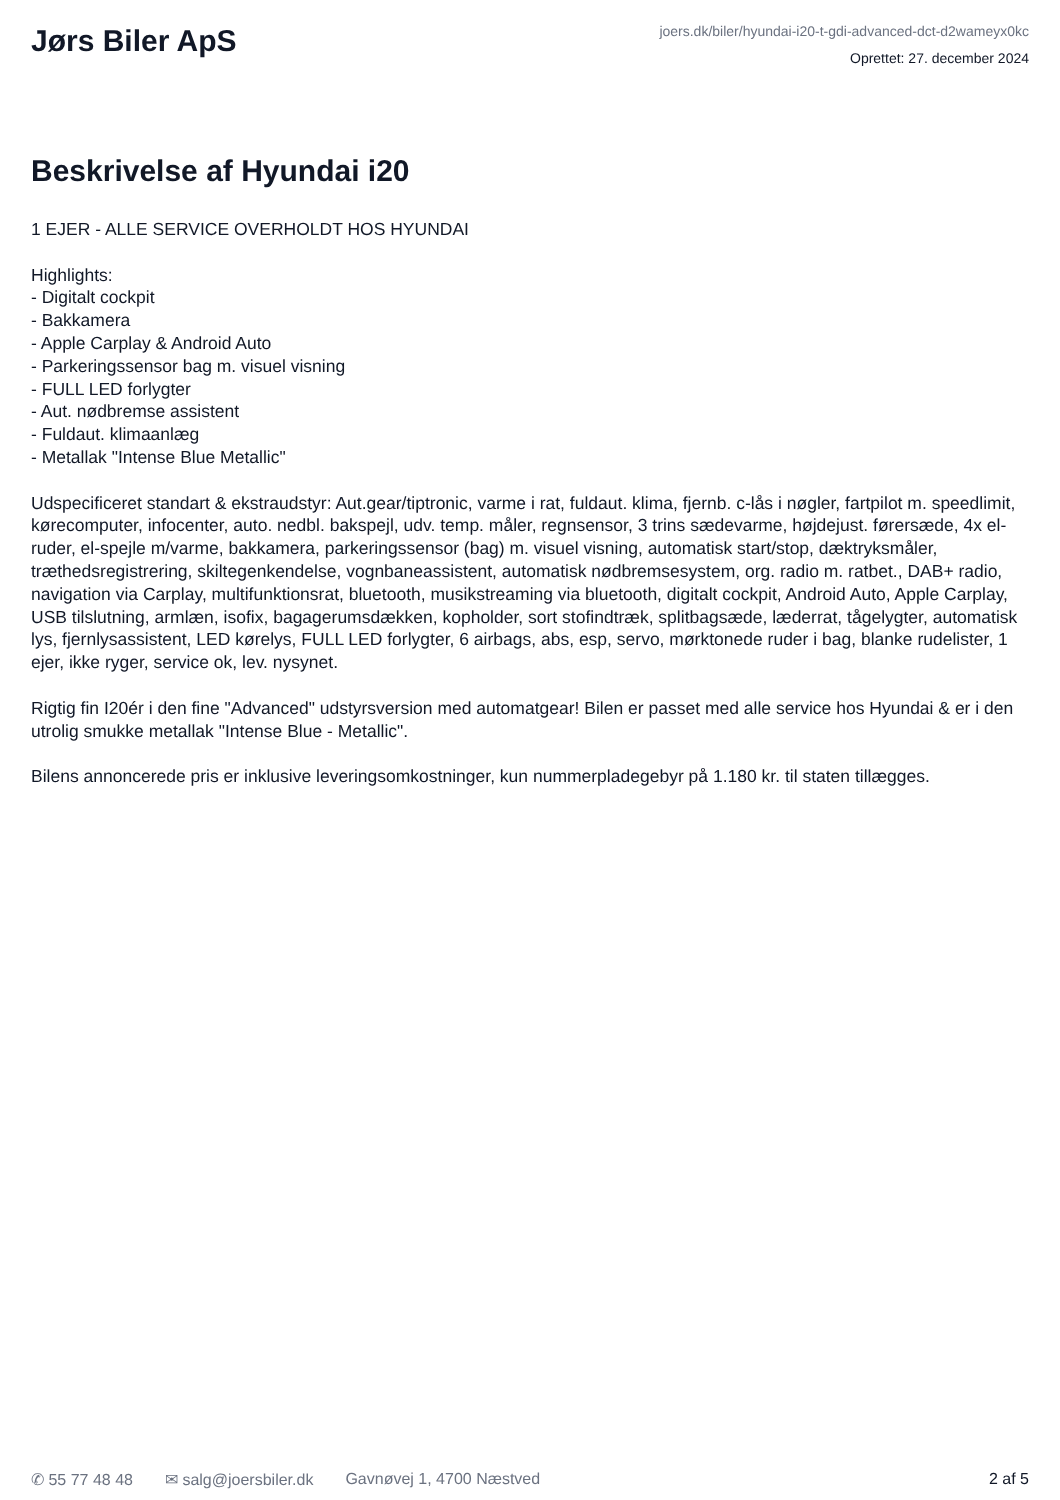Jørs Biler ApS
joers.dk/biler/hyundai-i20-t-gdi-advanced-dct-d2wameyx0kc
Oprettet: 27. december 2024
Beskrivelse af Hyundai i20
1 EJER - ALLE SERVICE OVERHOLDT HOS HYUNDAI Highlights: - Digitalt cockpit - Bakkamera - Apple Carplay & Android Auto - Parkeringssensor bag m. visuel visning - FULL LED forlygter - Aut. nødbremse assistent - Fuldaut. klimaanlæg - Metallak "Intense Blue Metallic" Udspecificeret standart & ekstraudstyr: Aut.gear/tiptronic, varme i rat, fuldaut. klima, fjernb. c-lås i nøgler, fartpilot m. speedlimit, kørecomputer, infocenter, auto. nedbl. bakspejl, udv. temp. måler, regnsensor, 3 trins sædevarme, højdejust. førersæde, 4x el-ruder, el-spejle m/varme, bakkamera, parkeringssensor (bag) m. visuel visning, automatisk start/stop, dæktryksmåler, træthedsregistrering, skiltegenkendelse, vognbaneassistent, automatisk nødbremsesystem, org. radio m. ratbet., DAB+ radio, navigation via Carplay, multifunktionsrat, bluetooth, musikstreaming via bluetooth, digitalt cockpit, Android Auto, Apple Carplay, USB tilslutning, armlæn, isofix, bagagerumsdækken, kopholder, sort stofindtræk, splitbagsæde, læderrat, tågelygter, automatisk lys, fjernlysassistent, LED kørelys, FULL LED forlygter, 6 airbags, abs, esp, servo, mørktonede ruder i bag, blanke rudelister, 1 ejer, ikke ryger, service ok, lev. nysynet. Rigtig fin I20ér i den fine "Advanced" udstyrsversion med automatgear! Bilen er passet med alle service hos Hyundai & er i den utrolig smukke metallak "Intense Blue - Metallic". Bilens annoncerede pris er inklusive leveringsomkostninger, kun nummerpladegebyr på 1.180 kr. til staten tillægges.
✆ 55 77 48 48 ✉ salg@joersbiler.dk Gavnøvej 1, 4700 Næstved 2 af 5